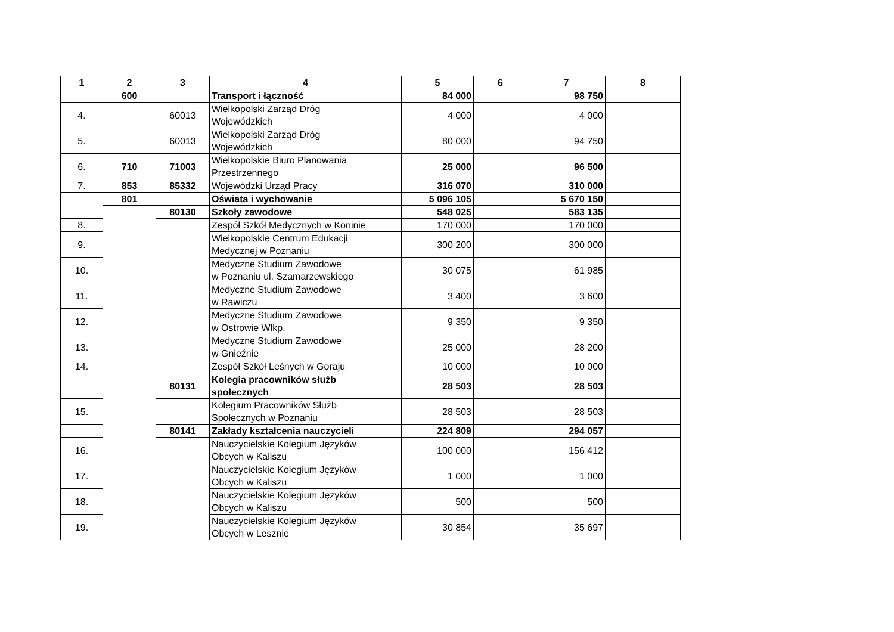| 1 | 2 | 3 | 4 | 5 | 6 | 7 | 8 |
| --- | --- | --- | --- | --- | --- | --- | --- |
| | 600 | | Transport i łączność | 84 000 | | 98 750 | |
| 4. | | 60013 | Wielkopolski Zarząd Dróg Wojewódzkich | 4 000 | | 4 000 | |
| 5. | | 60013 | Wielkopolski Zarząd Dróg Wojewódzkich | 80 000 | | 94 750 | |
| 6. | 710 | 71003 | Wielkopolskie Biuro Planowania Przestrzennego | 25 000 | | 96 500 | |
| 7. | 853 | 85332 | Wojewódzki Urząd Pracy | 316 070 | | 310 000 | |
| | 801 | | Oświata i wychowanie | 5 096 105 | | 5 670 150 | |
| | | 80130 | Szkoły zawodowe | 548 025 | | 583 135 | |
| 8. | | | Zespół Szkół Medycznych w Koninie | 170 000 | | 170 000 | |
| 9. | | | Wielkopolskie Centrum Edukacji Medycznej w Poznaniu | 300 200 | | 300 000 | |
| 10. | | | Medyczne Studium Zawodowe w Poznaniu ul. Szamarzewskiego | 30 075 | | 61 985 | |
| 11. | | | Medyczne Studium Zawodowe w Rawiczu | 3 400 | | 3 600 | |
| 12. | | | Medyczne Studium Zawodowe w Ostrowie Wlkp. | 9 350 | | 9 350 | |
| 13. | | | Medyczne Studium Zawodowe w Gnieźnie | 25 000 | | 28 200 | |
| 14. | | | Zespół Szkół Leśnych w Goraju | 10 000 | | 10 000 | |
| | | 80131 | Kolegia pracowników służb społecznych | 28 503 | | 28 503 | |
| 15. | | | Kolegium Pracowników Służb Społecznych w Poznaniu | 28 503 | | 28 503 | |
| | | 80141 | Zakłady kształcenia nauczycieli | 224 809 | | 294 057 | |
| 16. | | | Nauczycielskie Kolegium Języków Obcych w Kaliszu | 100 000 | | 156 412 | |
| 17. | | | Nauczycielskie Kolegium Języków Obcych w Kaliszu | 1 000 | | 1 000 | |
| 18. | | | Nauczycielskie Kolegium Języków Obcych w Kaliszu | 500 | | 500 | |
| 19. | | | Nauczycielskie Kolegium Języków Obcych w Lesznie | 30 854 | | 35 697 | |